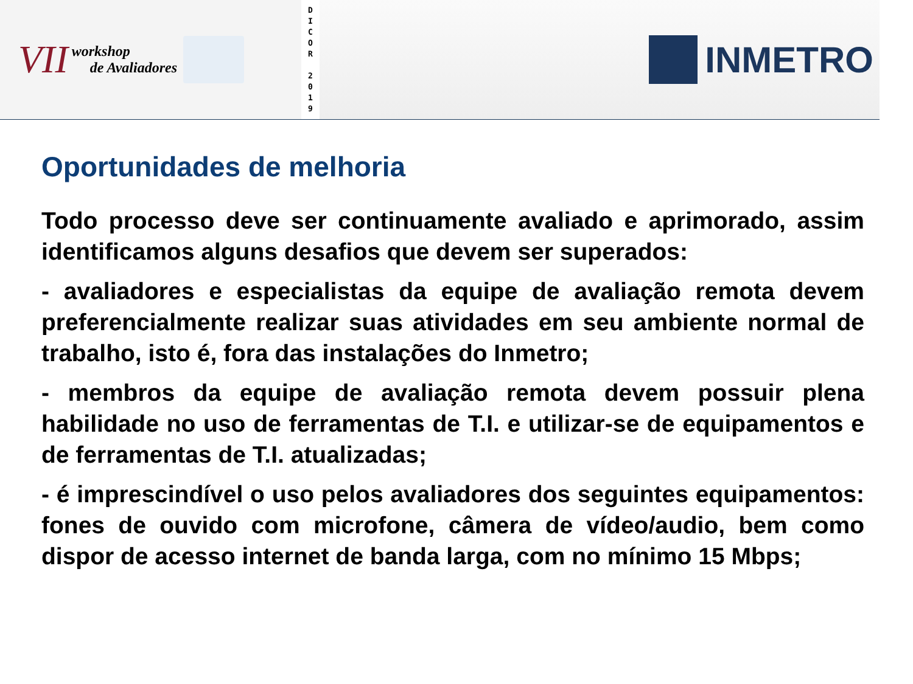VII workshop
de Avaliadores
D
I
C
O
R
2
0
1
9
INMETRO
Oportunidades de melhoria
Todo processo deve ser continuamente avaliado e aprimorado, assim identificamos alguns desafios que devem ser superados:
- avaliadores e especialistas da equipe de avaliação remota devem preferencialmente realizar suas atividades em seu ambiente normal de trabalho, isto é, fora das instalações do Inmetro;
- membros da equipe de avaliação remota devem possuir plena habilidade no uso de ferramentas de T.I. e utilizar-se de equipamentos e de ferramentas de T.I. atualizadas;
- é imprescindível o uso pelos avaliadores dos seguintes equipamentos: fones de ouvido com microfone, câmera de vídeo/audio, bem como dispor de acesso internet de banda larga, com no mínimo 15 Mbps;